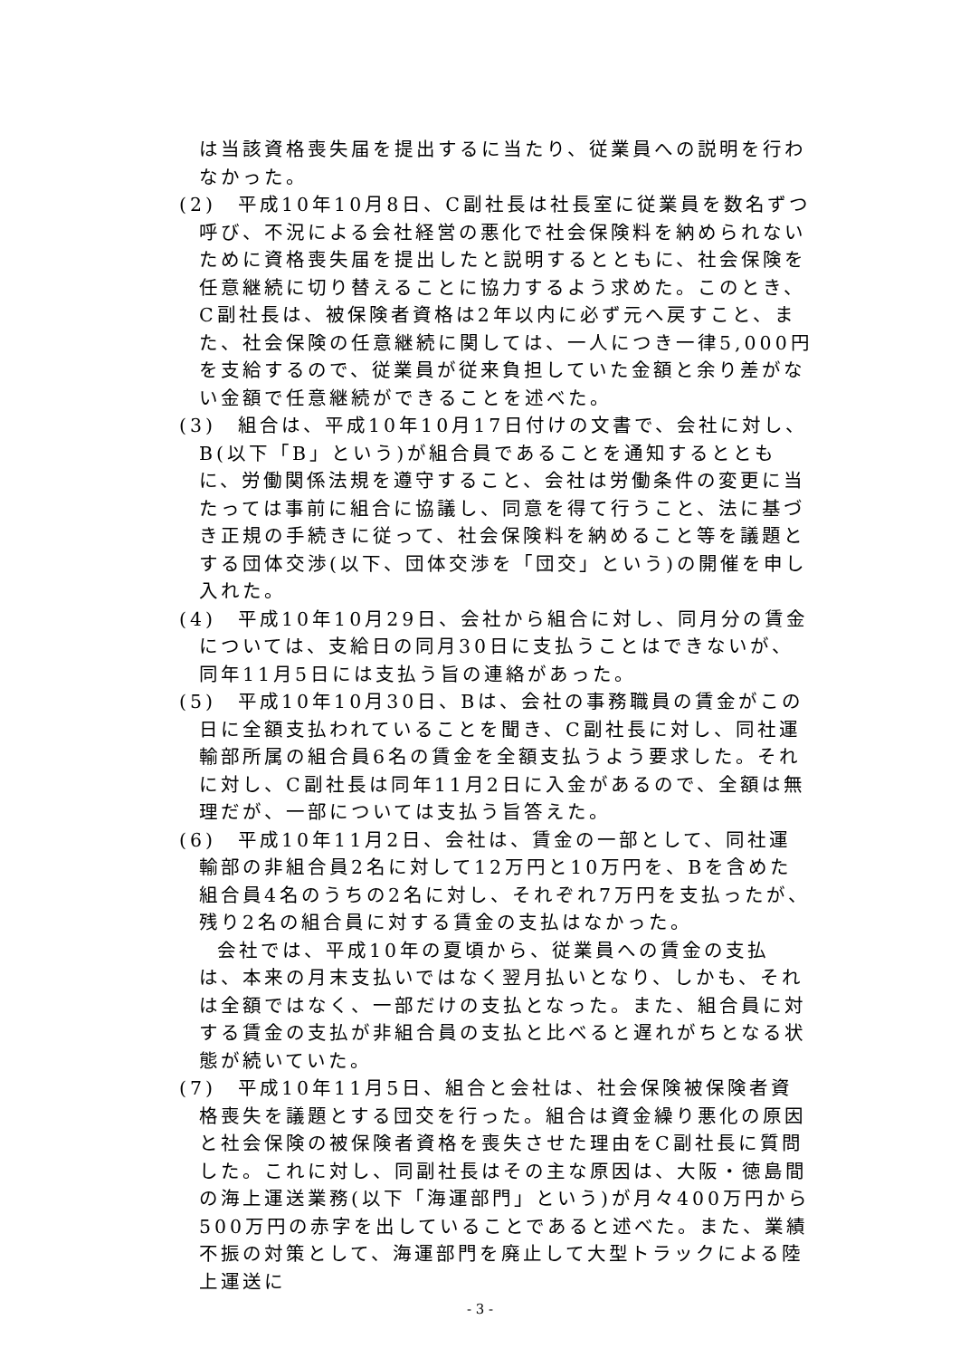は当該資格喪失届を提出するに当たり、従業員への説明を行わなかった。
(2)　平成10年10月8日、C副社長は社長室に従業員を数名ずつ呼び、不況による会社経営の悪化で社会保険料を納められないために資格喪失届を提出したと説明するとともに、社会保険を任意継続に切り替えることに協力するよう求めた。このとき、C副社長は、被保険者資格は2年以内に必ず元へ戻すこと、また、社会保険の任意継続に関しては、一人につき一律5,000円を支給するので、従業員が従来負担していた金額と余り差がない金額で任意継続ができることを述べた。
(3)　組合は、平成10年10月17日付けの文書で、会社に対し、B(以下「B」という)が組合員であることを通知するとともに、労働関係法規を遵守すること、会社は労働条件の変更に当たっては事前に組合に協議し、同意を得て行うこと、法に基づき正規の手続きに従って、社会保険料を納めること等を議題とする団体交渉(以下、団体交渉を「団交」という)の開催を申し入れた。
(4)　平成10年10月29日、会社から組合に対し、同月分の賃金については、支給日の同月30日に支払うことはできないが、同年11月5日には支払う旨の連絡があった。
(5)　平成10年10月30日、Bは、会社の事務職員の賃金がこの日に全額支払われていることを聞き、C副社長に対し、同社運輸部所属の組合員6名の賃金を全額支払うよう要求した。それに対し、C副社長は同年11月2日に入金があるので、全額は無理だが、一部については支払う旨答えた。
(6)　平成10年11月2日、会社は、賃金の一部として、同社運輸部の非組合員2名に対して12万円と10万円を、Bを含めた組合員4名のうちの2名に対し、それぞれ7万円を支払ったが、残り2名の組合員に対する賃金の支払はなかった。
会社では、平成10年の夏頃から、従業員への賃金の支払は、本来の月末支払いではなく翌月払いとなり、しかも、それは全額ではなく、一部だけの支払となった。また、組合員に対する賃金の支払が非組合員の支払と比べると遅れがちとなる状態が続いていた。
(7)　平成10年11月5日、組合と会社は、社会保険被保険者資格喪失を議題とする団交を行った。組合は資金繰り悪化の原因と社会保険の被保険者資格を喪失させた理由をC副社長に質問した。これに対し、同副社長はその主な原因は、大阪・徳島間の海上運送業務(以下「海運部門」という)が月々400万円から500万円の赤字を出していることであると述べた。また、業績不振の対策として、海運部門を廃止して大型トラックによる陸上運送に
- 3 -